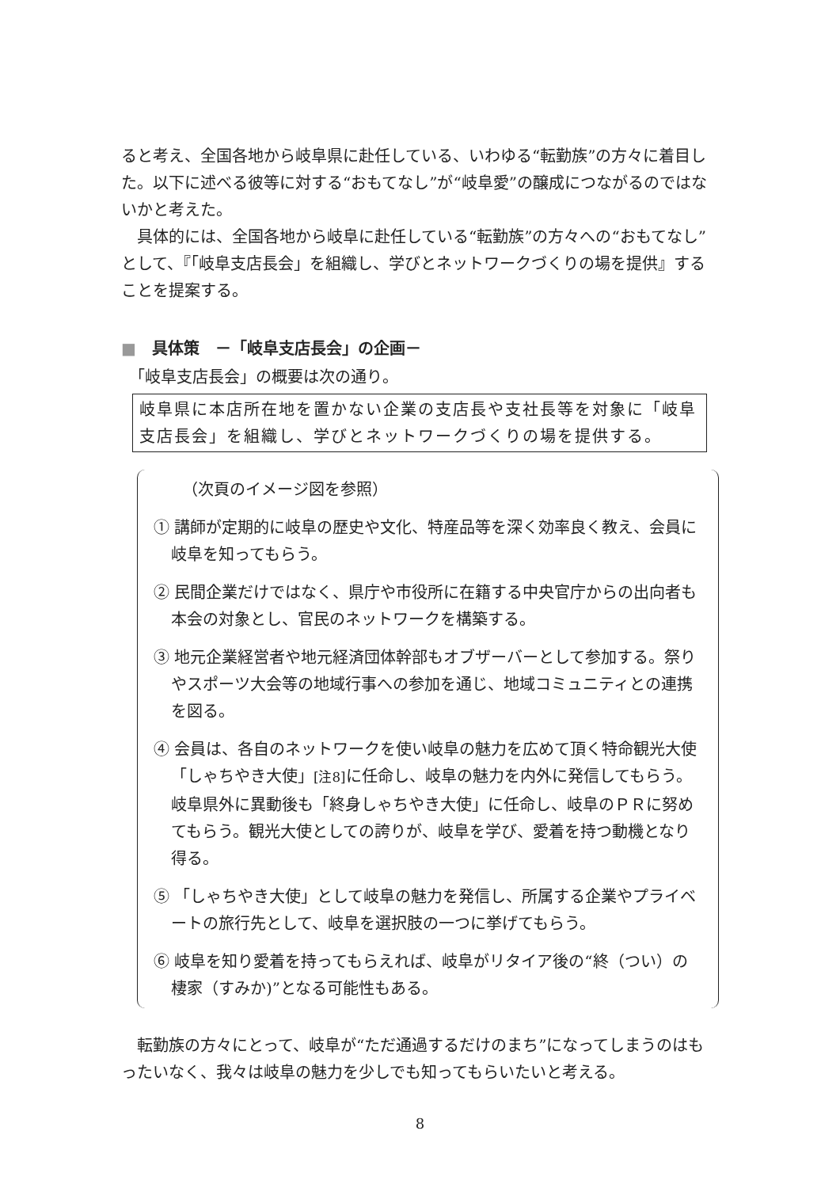ると考え、全国各地から岐阜県に赴任している、いわゆる“転勤族”の方々に着目した。以下に述べる彼等に対する“おもてなし”が“岐阜愛”の醸成につながるのではないかと考えた。
　具体的には、全国各地から岐阜に赴任している“転勤族”の方々への“おもてなし”として、『「岐阜支店長会」を組織し、学びとネットワークづくりの場を提供』することを提案する。
■　具体策　－「岐阜支店長会」の企画－
　「岐阜支店長会」の概要は次の通り。
岐阜県に本店所在地を置かない企業の支店長や支社長等を対象に「岐阜支店長会」を組織し、学びとネットワークづくりの場を提供する。
（次頁のイメージ図を参照）
① 講師が定期的に岐阜の歴史や文化、特産品等を深く効率良く教え、会員に岐阜を知ってもらう。
② 民間企業だけではなく、県庁や市役所に在籍する中央官庁からの出向者も本会の対象とし、官民のネットワークを構築する。
③ 地元企業経営者や地元経済団体幹部もオブザーバーとして参加する。祭りやスポーツ大会等の地域行事への参加を通じ、地域コミュニティとの連携を図る。
④ 会員は、各自のネットワークを使い岐阜の魅力を広めて頂く特命観光大使「しゃちやき大使」[注8] に任命し、岐阜の魅力を内外に発信してもらう。岐阜県外に異動後も「終身しゃちやき大使」に任命し、岐阜のＰＲに努めてもらう。観光大使としての誇りが、岐阜を学び、愛着を持つ動機となり得る。
⑤ 「しゃちやき大使」として岐阜の魅力を発信し、所属する企業やプライベートの旅行先として、岐阜を選択肢の一つに挙げてもらう。
⑥ 岐阜を知り愛着を持ってもらえれば、岐阜がリタイア後の“終（つい）の棲家（すみか)”となる可能性もある。
　転勤族の方々にとって、岐阜が“ただ通過するだけのまち”になってしまうのはもったいなく、我々は岐阜の魅力を少しでも知ってもらいたいと考える。
8